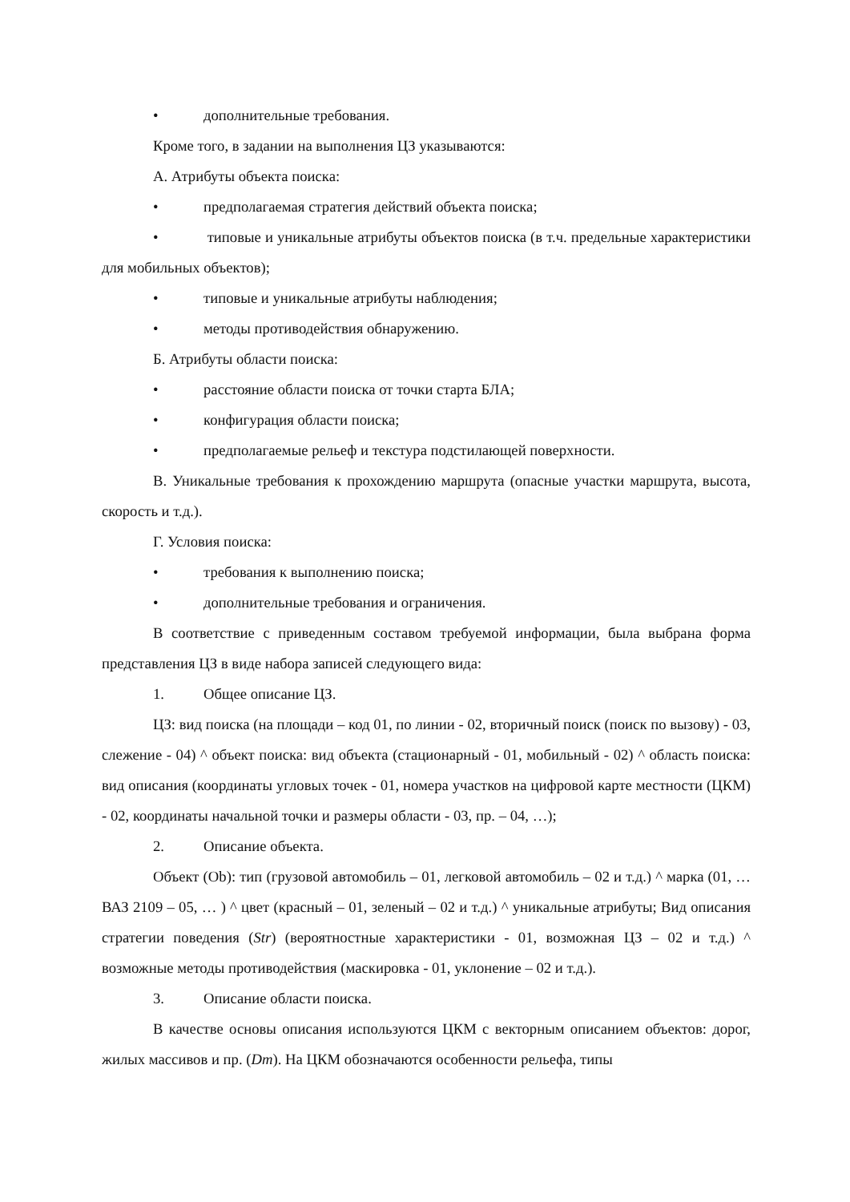• дополнительные требования.
Кроме того, в задании на выполнения ЦЗ указываются:
А. Атрибуты объекта поиска:
• предполагаемая стратегия действий объекта поиска;
• типовые и уникальные атрибуты объектов поиска (в т.ч. предельные характеристики для мобильных объектов);
• типовые и уникальные атрибуты наблюдения;
• методы противодействия обнаружению.
Б. Атрибуты области поиска:
• расстояние области поиска от точки старта БЛА;
• конфигурация области поиска;
• предполагаемые рельеф и текстура подстилающей поверхности.
В. Уникальные требования к прохождению маршрута (опасные участки маршрута, высота, скорость и т.д.).
Г. Условия поиска:
• требования к выполнению поиска;
• дополнительные требования и ограничения.
В соответствие с приведенным составом требуемой информации, была выбрана форма представления ЦЗ в виде набора записей следующего вида:
1. Общее описание ЦЗ.
ЦЗ: вид поиска (на площади – код 01, по линии - 02, вторичный поиск (поиск по вызову) - 03, слежение - 04) ^ объект поиска: вид объекта (стационарный - 01, мобильный - 02) ^ область поиска: вид описания (координаты угловых точек - 01, номера участков на цифровой карте местности (ЦКМ) - 02, координаты начальной точки и размеры области - 03, пр. – 04, …);
2. Описание объекта.
Объект (Ob): тип (грузовой автомобиль – 01, легковой автомобиль – 02 и т.д.) ^ марка (01, … ВАЗ 2109 – 05, … ) ^ цвет (красный – 01, зеленый – 02 и т.д.) ^ уникальные атрибуты; Вид описания стратегии поведения (Str) (вероятностные характеристики - 01, возможная ЦЗ – 02 и т.д.) ^ возможные методы противодействия (маскировка - 01, уклонение – 02 и т.д.).
3. Описание области поиска.
В качестве основы описания используются ЦКМ с векторным описанием объектов: дорог, жилых массивов и пр. (Dm). На ЦКМ обозначаются особенности рельефа, типы